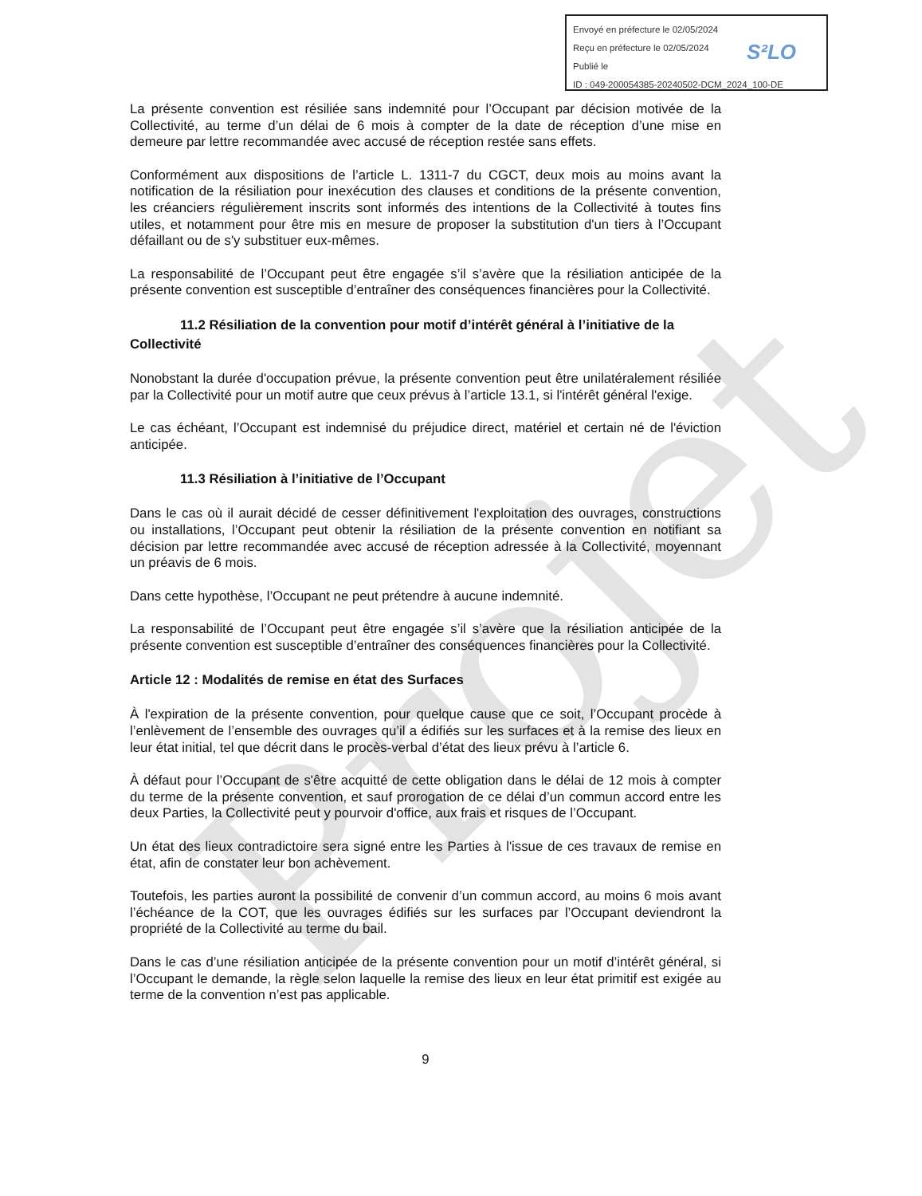Projet
Envoyé en préfecture le 02/05/2024
Reçu en préfecture le 02/05/2024
Publié le
ID : 049-200054385-20240502-DCM_2024_100-DE
S²LO
La présente convention est résiliée sans indemnité pour l’Occupant par décision motivée de la Collectivité, au terme d’un délai de 6 mois à compter de la date de réception d’une mise en demeure par lettre recommandée avec accusé de réception restée sans effets.
Conformément aux dispositions de l’article L. 1311-7 du CGCT, deux mois au moins avant la notification de la résiliation pour inexécution des clauses et conditions de la présente convention, les créanciers régulièrement inscrits sont informés des intentions de la Collectivité à toutes fins utiles, et notamment pour être mis en mesure de proposer la substitution d'un tiers à l’Occupant défaillant ou de s'y substituer eux-mêmes.
La responsabilité de l’Occupant peut être engagée s’il s’avère que la résiliation anticipée de la présente convention est susceptible d’entraîner des conséquences financières pour la Collectivité.
11.2 Résiliation de la convention pour motif d’intérêt général à l’initiative de la Collectivité
Nonobstant la durée d'occupation prévue, la présente convention peut être unilatéralement résiliée par la Collectivité pour un motif autre que ceux prévus à l’article 13.1, si l'intérêt général l'exige.
Le cas échéant, l’Occupant est indemnisé du préjudice direct, matériel et certain né de l'éviction anticipée.
11.3 Résiliation à l’initiative de l’Occupant
Dans le cas où il aurait décidé de cesser définitivement l'exploitation des ouvrages, constructions ou installations, l’Occupant peut obtenir la résiliation de la présente convention en notifiant sa décision par lettre recommandée avec accusé de réception adressée à la Collectivité, moyennant un préavis de 6 mois.
Dans cette hypothèse, l’Occupant ne peut prétendre à aucune indemnité.
La responsabilité de l’Occupant peut être engagée s’il s’avère que la résiliation anticipée de la présente convention est susceptible d’entraîner des conséquences financières pour la Collectivité.
Article 12 : Modalités de remise en état des Surfaces
À l'expiration de la présente convention, pour quelque cause que ce soit, l’Occupant procède à l’enlèvement de l’ensemble des ouvrages qu’il a édifiés sur les surfaces et à la remise des lieux en leur état initial, tel que décrit dans le procès-verbal d’état des lieux prévu à l’article 6.
À défaut pour l’Occupant de s'être acquitté de cette obligation dans le délai de 12 mois à compter du terme de la présente convention, et sauf prorogation de ce délai d’un commun accord entre les deux Parties, la Collectivité peut y pourvoir d'office, aux frais et risques de l’Occupant.
Un état des lieux contradictoire sera signé entre les Parties à l'issue de ces travaux de remise en état, afin de constater leur bon achèvement.
Toutefois, les parties auront la possibilité de convenir d’un commun accord, au moins 6 mois avant l’échéance de la COT, que les ouvrages édifiés sur les surfaces par l’Occupant deviendront la propriété de la Collectivité au terme du bail.
Dans le cas d’une résiliation anticipée de la présente convention pour un motif d’intérêt général, si l’Occupant le demande, la règle selon laquelle la remise des lieux en leur état primitif est exigée au terme de la convention n’est pas applicable.
9